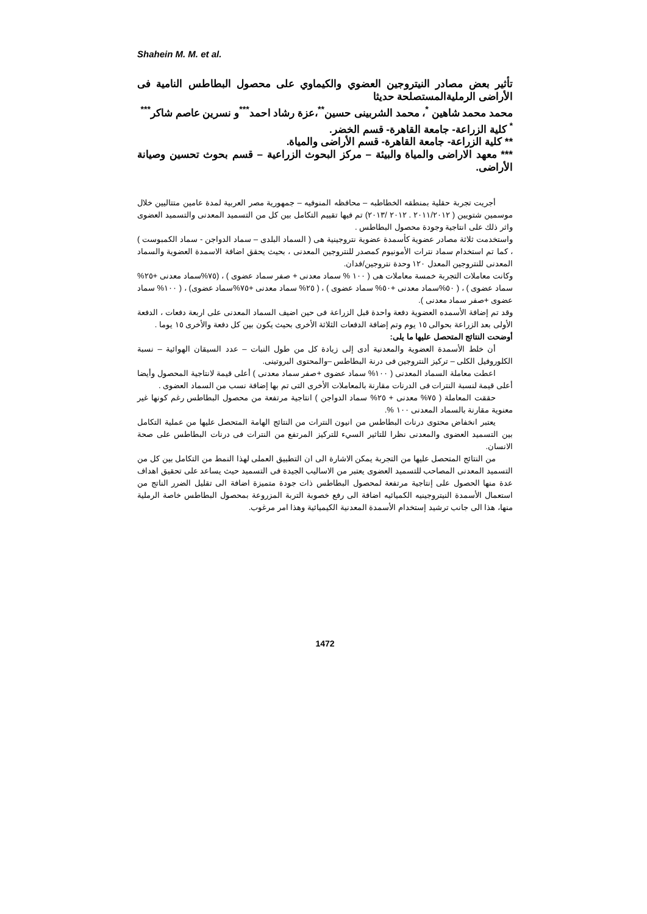Shahein M. M. et al.
تأثير بعض مصادر النيتروجين العضوي والكيماوي على محصول البطاطس النامية فى الأراضى الرمليةالمستصلحة حديثا
محمد محمد شاهين <sup>*</sup>، محمد الشربينى حسين<sup>**</sup>،عزة رشاد احمد<sup>***</sup>و نسرين عاصم شاكر<sup>***</sup>
<sup>*</sup> كلية الزراعة- جامعة القاهرة- قسم الخضر.
** كلية الزراعة- جامعة القاهرة- قسم الأراضى والمياة.
*** معهد الاراضى والمياة والبيئة – مركز البحوث الزراعية – قسم بحوث تحسين وصيانة الأراضى.
أجريت تجربة حقلية بمنطقه الخطاطبه – محافظه المنوفيه – جمهورية مصر العربية لمدة عامين متتاليين خلال موسمين شتويين ( ٢٠١١/٢٠١٢ . ٢٠١٢ /٢٠١٣) تم فيها تقييم التكامل بين كل من التسميد المعدنى والتسميد العضوى واثر ذلك على انتاجية وجودة محصول البطاطس .
واستخدمت ثلاثة مصادر عضوية كأسمدة عضوية نتروجينية هى ( السماد البلدى – سماد الدواجن - سماد الكمبوست ) ، كما تم استخدام سماد نترات الأمونيوم كمصدر للنتروجين المعدنى ، بحيث يحقق اضافة الاسمدة العضوية والسماد المعدنى للنتروجين المعدل ١٢٠ وحدة نتروجين/فدان.
وكانت معاملات التجربة خمسة معاملات هى ( ١٠٠ % سماد معدنى + صفر سماد عضوى ) ، (٧٥%سماد معدنى +٢٥% سماد عضوى ) ، ( ٥٠%سماد معدنى +٥٠% سماد عضوى ) ، ( ٢٥% سماد معدنى +٧٥%سماد عضوى) ، ( ١٠٠% سماد عضوى +صفر سماد معدنى ).
وقد تم إضافة الأسمده العضوية دفعة واحدة قبل الزراعة فى حين اضيف السماد المعدنى على اربعة دفعات ، الدفعة الأولى بعد الزراعة بحوالى ١٥ يوم وتم إضافة الدفعات الثلاثة الأخرى بحيث يكون بين كل دفعة والأخرى ١٥ يوما .
أوضحت النتائج المتحصل عليها ما يلى:
أن خلط الأسمدة العضوية والمعدنية أدى إلى زيادة كل من طول النبات – عدد السيقان الهوائية – نسبة الكلوروفيل الكلى – تركيز النتروجين فى درنة البطاطس –والمحتوى البروتينى.
اعطت معاملة السماد المعدنى ( ١٠٠% سماد عضوى +صفر سماد معدنى ) أعلى قيمة لانتاجية المحصول وأيضا أعلى قيمة لنسبة النترات فى الدرنات مقارنة بالمعاملات الأخرى التى تم بها إضافة نسب من السماد العضوى .
حققت المعاملة ( ٧٥% معدنى + ٢٥% سماد الدواجن ) انتاجية مرتفعة من محصول البطاطس رغم كونها غير معنوية مقارنة بالسماد المعدنى ١٠٠ %.
يعتبر انخفاض محتوى درنات البطاطس من انيون النترات من النتائج الهامة المتحصل عليها من عملية التكامل بين التسميد العضوى والمعدنى نظرا للتاثير السيء للتركيز المرتفع من النترات فى درنات البطاطس على صحة الانسان.
من النتائج المتحصل عليها من التجربة يمكن الاشارة الى ان التطبيق العملى لهذا النمط من التكامل بين كل من التسميد المعدنى المصاحب للتسميد العضوى يعتبر من الاساليب الجيدة فى التسميد حيث يساعد على تحقيق اهداف عدة منها الحصول على إنتاجية مرتفعة لمحصول البطاطس ذات جودة متميزة اضافة الى تقليل الضرر الناتج من استعمال الأسمدة النيتروجينيه الكميائيه اضافة الى رفع خصوبة التربة المزروعة بمحصول البطاطس خاصة الرملية منها، هذا الى جانب ترشيد إستخدام الأسمدة المعدنية الكيميائية وهذا امر مرغوب.
1472